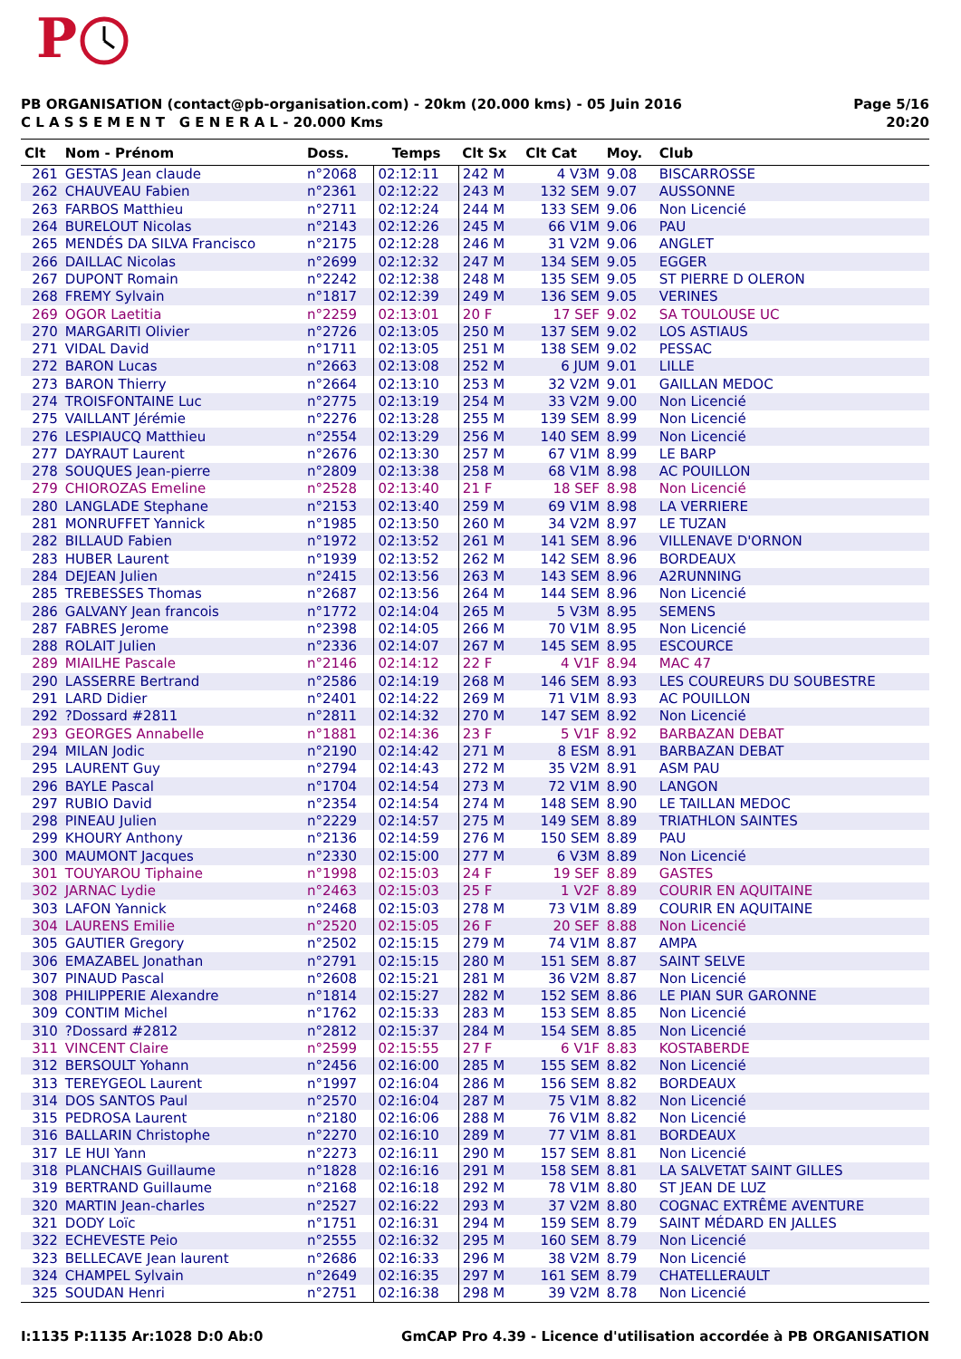P
PB ORGANISATION (contact@pb-organisation.com) - 20km (20.000 kms) - 05 Juin 2016
C L A S S E M E N T G E N E R A L - 20.000 Kms
Page 5/16
20:20
| Clt | Nom - Prénom | Doss. | Temps | Clt Sx | Clt Cat | Moy. | Club |
| --- | --- | --- | --- | --- | --- | --- | --- |
| 261 | GESTAS Jean claude | n°2068 | 02:12:11 | 242 M | 4 V3M | 9.08 | BISCARROSSE |
| 262 | CHAUVEAU Fabien | n°2361 | 02:12:22 | 243 M | 132 SEM | 9.07 | AUSSONNE |
| 263 | FARBOS Matthieu | n°2711 | 02:12:24 | 244 M | 133 SEM | 9.06 | Non Licencié |
| 264 | BURELOUT Nicolas | n°2143 | 02:12:26 | 245 M | 66 V1M | 9.06 | PAU |
| 265 | MENDÉS DA SILVA Francisco | n°2175 | 02:12:28 | 246 M | 31 V2M | 9.06 | ANGLET |
| 266 | DAILLAC Nicolas | n°2699 | 02:12:32 | 247 M | 134 SEM | 9.05 | EGGER |
| 267 | DUPONT Romain | n°2242 | 02:12:38 | 248 M | 135 SEM | 9.05 | ST PIERRE D OLERON |
| 268 | FREMY Sylvain | n°1817 | 02:12:39 | 249 M | 136 SEM | 9.05 | VERINES |
| 269 | OGOR Laetitia | n°2259 | 02:13:01 | 20 F | 17 SEF | 9.02 | SA TOULOUSE UC |
| 270 | MARGARITI Olivier | n°2726 | 02:13:05 | 250 M | 137 SEM | 9.02 | LOS ASTIAUS |
| 271 | VIDAL David | n°1711 | 02:13:05 | 251 M | 138 SEM | 9.02 | PESSAC |
| 272 | BARON Lucas | n°2663 | 02:13:08 | 252 M | 6 JUM | 9.01 | LILLE |
| 273 | BARON Thierry | n°2664 | 02:13:10 | 253 M | 32 V2M | 9.01 | GAILLAN MEDOC |
| 274 | TROISFONTAINE Luc | n°2775 | 02:13:19 | 254 M | 33 V2M | 9.00 | Non Licencié |
| 275 | VAILLANT Jérémie | n°2276 | 02:13:28 | 255 M | 139 SEM | 8.99 | Non Licencié |
| 276 | LESPIAUCQ Matthieu | n°2554 | 02:13:29 | 256 M | 140 SEM | 8.99 | Non Licencié |
| 277 | DAYRAUT Laurent | n°2676 | 02:13:30 | 257 M | 67 V1M | 8.99 | LE BARP |
| 278 | SOUQUES Jean-pierre | n°2809 | 02:13:38 | 258 M | 68 V1M | 8.98 | AC POUILLON |
| 279 | CHIOROZAS Emeline | n°2528 | 02:13:40 | 21 F | 18 SEF | 8.98 | Non Licencié |
| 280 | LANGLADE Stephane | n°2153 | 02:13:40 | 259 M | 69 V1M | 8.98 | LA VERRIERE |
| 281 | MONRUFFET Yannick | n°1985 | 02:13:50 | 260 M | 34 V2M | 8.97 | LE TUZAN |
| 282 | BILLAUD Fabien | n°1972 | 02:13:52 | 261 M | 141 SEM | 8.96 | VILLENAVE D'ORNON |
| 283 | HUBER Laurent | n°1939 | 02:13:52 | 262 M | 142 SEM | 8.96 | BORDEAUX |
| 284 | DEJEAN Julien | n°2415 | 02:13:56 | 263 M | 143 SEM | 8.96 | A2RUNNING |
| 285 | TREBESSES Thomas | n°2687 | 02:13:56 | 264 M | 144 SEM | 8.96 | Non Licencié |
| 286 | GALVANY Jean francois | n°1772 | 02:14:04 | 265 M | 5 V3M | 8.95 | SEMENS |
| 287 | FABRES Jerome | n°2398 | 02:14:05 | 266 M | 70 V1M | 8.95 | Non Licencié |
| 288 | ROLAIT Julien | n°2336 | 02:14:07 | 267 M | 145 SEM | 8.95 | ESCOURCE |
| 289 | MIAILHE Pascale | n°2146 | 02:14:12 | 22 F | 4 V1F | 8.94 | MAC 47 |
| 290 | LASSERRE Bertrand | n°2586 | 02:14:19 | 268 M | 146 SEM | 8.93 | LES COUREURS DU SOUBESTRE |
| 291 | LARD Didier | n°2401 | 02:14:22 | 269 M | 71 V1M | 8.93 | AC POUILLON |
| 292 | ?Dossard #2811 | n°2811 | 02:14:32 | 270 M | 147 SEM | 8.92 | Non Licencié |
| 293 | GEORGES Annabelle | n°1881 | 02:14:36 | 23 F | 5 V1F | 8.92 | BARBAZAN DEBAT |
| 294 | MILAN Jodic | n°2190 | 02:14:42 | 271 M | 8 ESM | 8.91 | BARBAZAN DEBAT |
| 295 | LAURENT Guy | n°2794 | 02:14:43 | 272 M | 35 V2M | 8.91 | ASM PAU |
| 296 | BAYLE Pascal | n°1704 | 02:14:54 | 273 M | 72 V1M | 8.90 | LANGON |
| 297 | RUBIO David | n°2354 | 02:14:54 | 274 M | 148 SEM | 8.90 | LE TAILLAN MEDOC |
| 298 | PINEAU Julien | n°2229 | 02:14:57 | 275 M | 149 SEM | 8.89 | TRIATHLON SAINTES |
| 299 | KHOURY Anthony | n°2136 | 02:14:59 | 276 M | 150 SEM | 8.89 | PAU |
| 300 | MAUMONT Jacques | n°2330 | 02:15:00 | 277 M | 6 V3M | 8.89 | Non Licencié |
| 301 | TOUYAROU Tiphaine | n°1998 | 02:15:03 | 24 F | 19 SEF | 8.89 | GASTES |
| 302 | JARNAC Lydie | n°2463 | 02:15:03 | 25 F | 1 V2F | 8.89 | COURIR EN AQUITAINE |
| 303 | LAFON Yannick | n°2468 | 02:15:03 | 278 M | 73 V1M | 8.89 | COURIR EN AQUITAINE |
| 304 | LAURENS Emilie | n°2520 | 02:15:05 | 26 F | 20 SEF | 8.88 | Non Licencié |
| 305 | GAUTIER Gregory | n°2502 | 02:15:15 | 279 M | 74 V1M | 8.87 | AMPA |
| 306 | EMAZABEL Jonathan | n°2791 | 02:15:15 | 280 M | 151 SEM | 8.87 | SAINT SELVE |
| 307 | PINAUD Pascal | n°2608 | 02:15:21 | 281 M | 36 V2M | 8.87 | Non Licencié |
| 308 | PHILIPPERIE Alexandre | n°1814 | 02:15:27 | 282 M | 152 SEM | 8.86 | LE PIAN SUR GARONNE |
| 309 | CONTIM Michel | n°1762 | 02:15:33 | 283 M | 153 SEM | 8.85 | Non Licencié |
| 310 | ?Dossard #2812 | n°2812 | 02:15:37 | 284 M | 154 SEM | 8.85 | Non Licencié |
| 311 | VINCENT Claire | n°2599 | 02:15:55 | 27 F | 6 V1F | 8.83 | KOSTABERDE |
| 312 | BERSOULT Yohann | n°2456 | 02:16:00 | 285 M | 155 SEM | 8.82 | Non Licencié |
| 313 | TEREYGEOL Laurent | n°1997 | 02:16:04 | 286 M | 156 SEM | 8.82 | BORDEAUX |
| 314 | DOS SANTOS Paul | n°2570 | 02:16:04 | 287 M | 75 V1M | 8.82 | Non Licencié |
| 315 | PEDROSA Laurent | n°2180 | 02:16:06 | 288 M | 76 V1M | 8.82 | Non Licencié |
| 316 | BALLARIN Christophe | n°2270 | 02:16:10 | 289 M | 77 V1M | 8.81 | BORDEAUX |
| 317 | LE HUI Yann | n°2273 | 02:16:11 | 290 M | 157 SEM | 8.81 | Non Licencié |
| 318 | PLANCHAIS Guillaume | n°1828 | 02:16:16 | 291 M | 158 SEM | 8.81 | LA SALVETAT SAINT GILLES |
| 319 | BERTRAND Guillaume | n°2168 | 02:16:18 | 292 M | 78 V1M | 8.80 | ST JEAN DE LUZ |
| 320 | MARTIN Jean-charles | n°2527 | 02:16:22 | 293 M | 37 V2M | 8.80 | COGNAC EXTRÊME AVENTURE |
| 321 | DODY Loïc | n°1751 | 02:16:31 | 294 M | 159 SEM | 8.79 | SAINT MÉDARD EN JALLES |
| 322 | ECHEVESTE Peio | n°2555 | 02:16:32 | 295 M | 160 SEM | 8.79 | Non Licencié |
| 323 | BELLECAVE Jean laurent | n°2686 | 02:16:33 | 296 M | 38 V2M | 8.79 | Non Licencié |
| 324 | CHAMPEL Sylvain | n°2649 | 02:16:35 | 297 M | 161 SEM | 8.79 | CHATELLERAULT |
| 325 | SOUDAN Henri | n°2751 | 02:16:38 | 298 M | 39 V2M | 8.78 | Non Licencié |
I:1135 P:1135 Ar:1028 D:0 Ab:0 GmCAP Pro 4.39 - Licence d'utilisation accordée à PB ORGANISATION